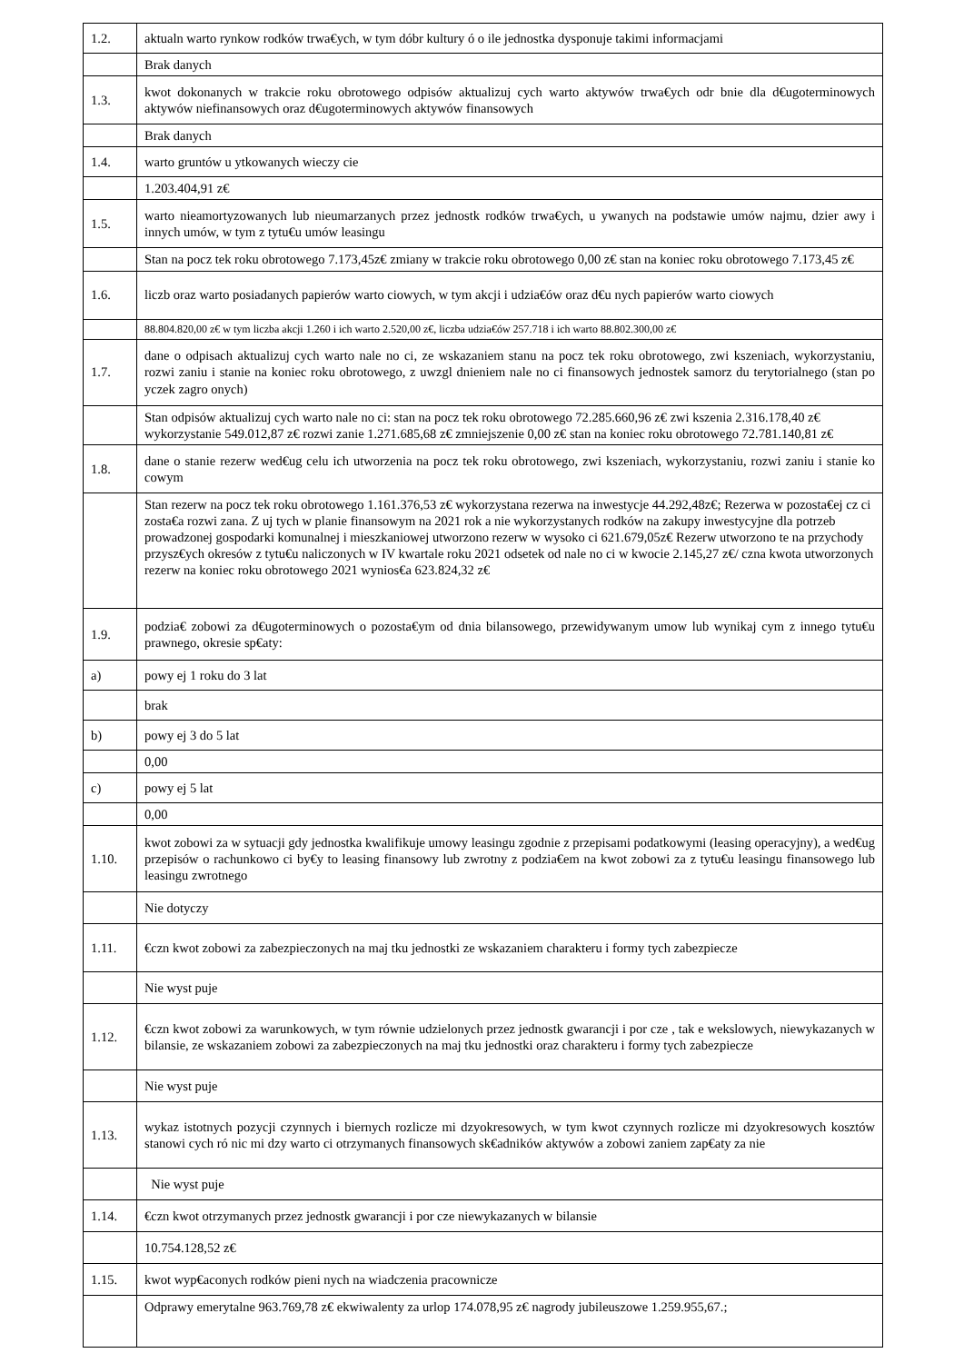| 1.2. | aktualn warto rynkow rodków trwa€ych, w tym dóbr kultury ó o ile jednostka dysponuje takimi informacjami |
| | Brak danych |
| 1.3. | kwot dokonanych w trakcie roku obrotowego odpisów aktualizuj cych warto aktywów trwa€ych odr bnie dla d€ugoterminowych aktywów niefinansowych oraz d€ugoterminowych aktywów finansowych |
| | Brak danych |
| 1.4. | warto gruntów u ytkowanych wieczy cie |
| | 1.203.404,91 z€ |
| 1.5. | warto nieamortyzowanych lub nieumarzanych przez jednostk rodków trwa€ych, u ywanych na podstawie umów najmu, dzier awy i innych umów, w tym z tytu€u umów leasingu |
| | Stan na pocz tek roku obrotowego 7.173,45z€ zmiany w trakcie roku obrotowego 0,00 z€ stan na koniec roku obrotowego 7.173,45 z€ |
| 1.6. | liczb oraz warto posiadanych papierów warto ciowych, w tym akcji i udzia€ów oraz d€u nych papierów warto ciowych |
| | 88.804.820,00 z€ w tym liczba akcji 1.260 i ich warto 2.520,00 z€, liczba udzia€ów 257.718 i ich warto 88.802.300,00 z€ |
| 1.7. | dane o odpisach aktualizuj cych warto nale no ci, ze wskazaniem stanu na pocz tek roku obrotowego, zwi kszeniach, wykorzystaniu, rozwi zaniu i stanie na koniec roku obrotowego, z uwzgl dnieniem nale no ci finansowych jednostek samorz du terytorialnego (stan po yczek zagro onych) |
| | Stan odpisów aktualizuj cych warto nale no ci: stan na pocz tek roku obrotowego 72.285.660,96 z€ zwi kszenia 2.316.178,40 z€ wykorzystanie 549.012,87 z€ rozwi zanie 1.271.685,68 z€ zmniejszenie 0,00 z€ stan na koniec roku obrotowego 72.781.140,81 z€ |
| 1.8. | dane o stanie rezerw wed€ug celu ich utworzenia na pocz tek roku obrotowego, zwi kszeniach, wykorzystaniu, rozwi zaniu i stanie ko cowym |
| | Stan rezerw na pocz tek roku obrotowego 1.161.376,53 z€ wykorzystana rezerwa na inwestycje 44.292,48z€; Rezerwa w pozosta€ej cz ci zosta€a rozwi zana. Z uj tych w planie finansowym na 2021 rok a nie wykorzystanych rodków na zakupy inwestycyjne dla potrzeb prowadzonej gospodarki komunalnej i mieszkaniowej utworzono rezerw w wysoko ci 621.679,05z€ Rezerw utworzono te na przychody przysz€ych okresów z tytu€u naliczonych w IV kwartale roku 2021 odsetek od nale no ci w kwocie 2.145,27 z€/ czna kwota utworzonych rezerw na koniec roku obrotowego 2021 wynios€a 623.824,32 z€ |
| 1.9. | podzia€ zobowi za d€ugoterminowych o pozosta€ym od dnia bilansowego, przewidywanym umow lub wynikaj cym z innego tytu€u prawnego, okresie sp€aty: |
| a) | powy ej 1 roku do 3 lat |
| | brak |
| b) | powy ej 3 do 5 lat |
| | 0,00 |
| c) | powy ej 5 lat |
| | 0,00 |
| 1.10. | kwot zobowi za w sytuacji gdy jednostka kwalifikuje umowy leasingu zgodnie z przepisami podatkowymi (leasing operacyjny), a wed€ug przepisów o rachunkowo ci by€y to leasing finansowy lub zwrotny z podzia€em na kwot zobowi za z tytu€u leasingu finansowego lub leasingu zwrotnego |
| | Nie dotyczy |
| 1.11. | €czn kwot zobowi za zabezpieczonych na maj tku jednostki ze wskazaniem charakteru i formy tych zabezpiecze |
| | Nie wyst puje |
| 1.12. | €czn kwot zobowi za warunkowych, w tym równie udzielonych przez jednostk gwarancji i por cze , tak e wekslowych, niewykazanych w bilansie, ze wskazaniem zobowi za zabezpieczonych na maj tku jednostki oraz charakteru i formy tych zabezpiecze |
| | Nie wyst puje |
| 1.13. | wykaz istotnych pozycji czynnych i biernych rozlicze mi dzyokresowych, w tym kwot czynnych rozlicze mi dzyokresowych kosztów stanowi cych ró nic mi dzy warto ci otrzymanych finansowych sk€adników aktywów a zobowi zaniem zap€aty za nie |
| | Nie wyst puje |
| 1.14. | €czn kwot otrzymanych przez jednostk gwarancji i por cze niewykazanych w bilansie |
| | 10.754.128,52 z€ |
| 1.15. | kwot wyp€aconych rodków pieni nych na wiadczenia pracownicze |
| | Odprawy emerytalne 963.769,78 z€ ekwiwalenty za urlop 174.078,95 z€ nagrody jubileuszowe 1.259.955,67.; |